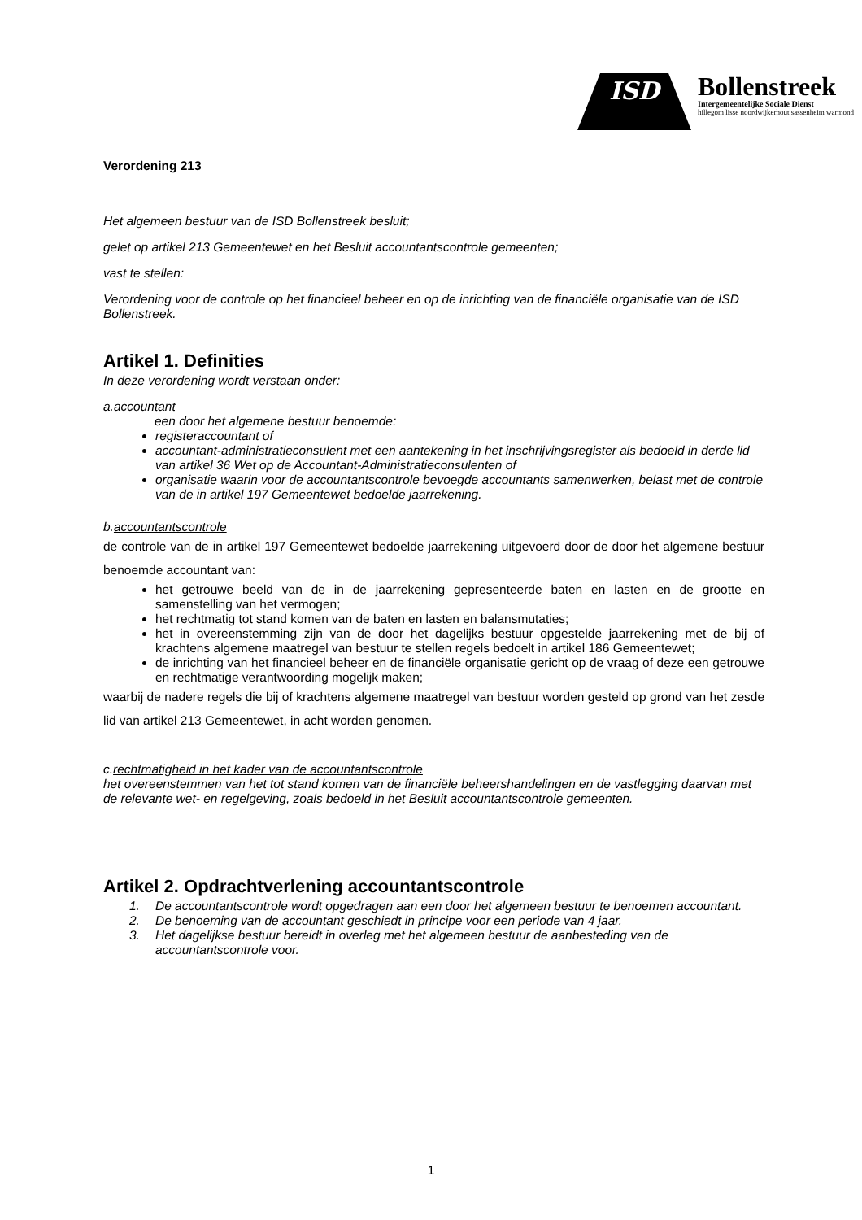ISD
Bollenstreek
Intergemeentelijke Sociale Dienst
hillegom lisse noordwijkerhout sassenheim warmond
Verordening 213
Het algemeen bestuur van de ISD Bollenstreek besluit;
gelet op artikel 213 Gemeentewet en het Besluit accountantscontrole gemeenten;
vast te stellen:
Verordening voor de controle op het financieel beheer en op de inrichting van de financiële organisatie van de ISD Bollenstreek.
Artikel 1. Definities
In deze verordening wordt verstaan onder:
a. accountant
een door het algemene bestuur benoemde:
registeraccountant of
accountant-administratieconsulent met een aantekening in het inschrijvingsregister als bedoeld in derde lid van artikel 36 Wet op de Accountant-Administratieconsulenten of
organisatie waarin voor de accountantscontrole bevoegde accountants samenwerken, belast met de controle van de in artikel 197 Gemeentewet bedoelde jaarrekening.
b. accountantscontrole
de controle van de in artikel 197 Gemeentewet bedoelde jaarrekening uitgevoerd door de door het algemene bestuur benoemde accountant van:
het getrouwe beeld van de in de jaarrekening gepresenteerde baten en lasten en de grootte en samenstelling van het vermogen;
het rechtmatig tot stand komen van de baten en lasten en balansmutaties;
het in overeenstemming zijn van de door het dagelijks bestuur opgestelde jaarrekening met de bij of krachtens algemene maatregel van bestuur te stellen regels bedoelt in artikel 186 Gemeentewet;
de inrichting van het financieel beheer en de financiële organisatie gericht op de vraag of deze een getrouwe en rechtmatige verantwoording mogelijk maken;
waarbij de nadere regels die bij of krachtens algemene maatregel van bestuur worden gesteld op grond van het zesde lid van artikel 213 Gemeentewet, in acht worden genomen.
c. rechtmatigheid in het kader van de accountantscontrole
het overeenstemmen van het tot stand komen van de financiële beheershandelingen en de vastlegging daarvan met de relevante wet- en regelgeving, zoals bedoeld in het Besluit accountantscontrole gemeenten.
Artikel 2. Opdrachtverlening accountantscontrole
1. De accountantscontrole wordt opgedragen aan een door het algemeen bestuur te benoemen accountant.
2. De benoeming van de accountant geschiedt in principe voor een periode van 4 jaar.
3. Het dagelijkse bestuur bereidt in overleg met het algemeen bestuur de aanbesteding van de accountantscontrole voor.
1